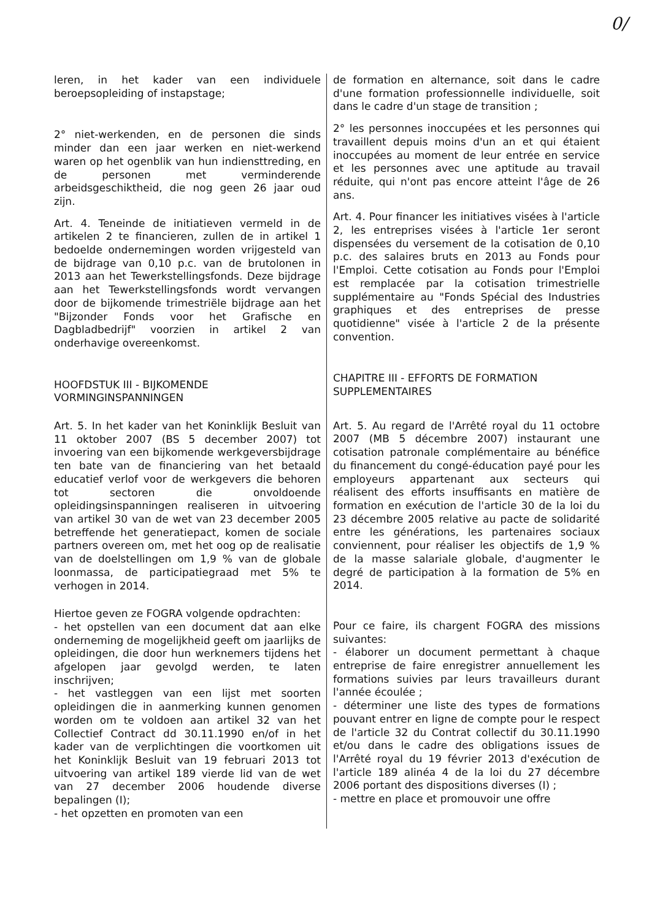0/
leren, in het kader van een individuele beroepsopleiding of instapstage;
2° niet-werkenden, en de personen die sinds minder dan een jaar werken en niet-werkend waren op het ogenblik van hun indiensttreding, en de personen met verminderende arbeidsgeschiktheid, die nog geen 26 jaar oud zijn.
Art. 4. Teneinde de initiatieven vermeld in de artikelen 2 te financieren, zullen de in artikel 1 bedoelde ondernemingen worden vrijgesteld van de bijdrage van 0,10 p.c. van de brutolonen in 2013 aan het Tewerkstellingsfonds. Deze bijdrage aan het Tewerkstellingsfonds wordt vervangen door de bijkomende trimestriële bijdrage aan het "Bijzonder Fonds voor het Grafische en Dagbladbedrijf" voorzien in artikel 2 van onderhavige overeenkomst.
HOOFDSTUK III - BIJKOMENDE VORMINGINSPANNINGEN
Art. 5. In het kader van het Koninklijk Besluit van 11 oktober 2007 (BS 5 december 2007) tot invoering van een bijkomende werkgeversbijdrage ten bate van de financiering van het betaald educatief verlof voor de werkgevers die behoren tot sectoren die onvoldoende opleidingsinspanningen realiseren in uitvoering van artikel 30 van de wet van 23 december 2005 betreffende het generatiepact, komen de sociale partners overeen om, met het oog op de realisatie van de doelstellingen om 1,9 % van de globale loonmassa, de participatiegraad met 5% te verhogen in 2014.
Hiertoe geven ze FOGRA volgende opdrachten:
- het opstellen van een document dat aan elke onderneming de mogelijkheid geeft om jaarlijks de opleidingen, die door hun werknemers tijdens het afgelopen jaar gevolgd werden, te laten inschrijven;
- het vastleggen van een lijst met soorten opleidingen die in aanmerking kunnen genomen worden om te voldoen aan artikel 32 van het Collectief Contract dd 30.11.1990 en/of in het kader van de verplichtingen die voortkomen uit het Koninklijk Besluit van 19 februari 2013 tot uitvoering van artikel 189 vierde lid van de wet van 27 december 2006 houdende diverse bepalingen (I);
- het opzetten en promoten van een
de formation en alternance, soit dans le cadre d'une formation professionnelle individuelle, soit dans le cadre d'un stage de transition ;
2° les personnes inoccupées et les personnes qui travaillent depuis moins d'un an et qui étaient inoccupées au moment de leur entrée en service et les personnes avec une aptitude au travail réduite, qui n'ont pas encore atteint l'âge de 26 ans.
Art. 4. Pour financer les initiatives visées à l'article 2, les entreprises visées à l'article 1er seront dispensées du versement de la cotisation de 0,10 p.c. des salaires bruts en 2013 au Fonds pour l'Emploi. Cette cotisation au Fonds pour l'Emploi est remplacée par la cotisation trimestrielle supplémentaire au "Fonds Spécial des Industries graphiques et des entreprises de presse quotidienne" visée à l'article 2 de la présente convention.
CHAPITRE III - EFFORTS DE FORMATION SUPPLEMENTAIRES
Art. 5. Au regard de l'Arrêté royal du 11 octobre 2007 (MB 5 décembre 2007) instaurant une cotisation patronale complémentaire au bénéfice du financement du congé-éducation payé pour les employeurs appartenant aux secteurs qui réalisent des efforts insuffisants en matière de formation en exécution de l'article 30 de la loi du 23 décembre 2005 relative au pacte de solidarité entre les générations, les partenaires sociaux conviennent, pour réaliser les objectifs de 1,9 % de la masse salariale globale, d'augmenter le degré de participation à la formation de 5% en 2014.
Pour ce faire, ils chargent FOGRA des missions suivantes:
- élaborer un document permettant à chaque entreprise de faire enregistrer annuellement les formations suivies par leurs travailleurs durant l'année écoulée ;
- déterminer une liste des types de formations pouvant entrer en ligne de compte pour le respect de l'article 32 du Contrat collectif du 30.11.1990 et/ou dans le cadre des obligations issues de l'Arrêté royal du 19 février 2013 d'exécution de l'article 189 alinéa 4 de la loi du 27 décembre 2006 portant des dispositions diverses (I) ;
- mettre en place et promouvoir une offre